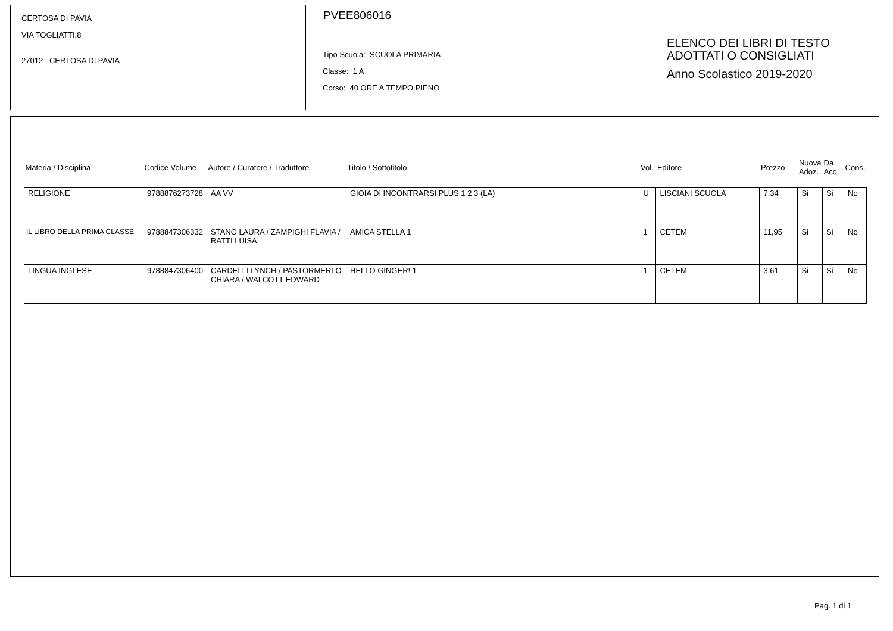CERTOSA DI PAVIA
VIA TOGLIATTI,8
27012 CERTOSA DI PAVIA
PVEE806016
Tipo Scuola: SCUOLA PRIMARIA
Classe: 1 A
Corso: 40 ORE A TEMPO PIENO
ELENCO DEI LIBRI DI TESTO
ADOTTATI O CONSIGLIATI
Anno Scolastico 2019-2020
| Materia / Disciplina | Codice Volume | Autore / Curatore / Traduttore | Titolo / Sottotitolo | Vol. | Editore | Prezzo | Nuova Adoz. | Da Acq. | Cons. |
| --- | --- | --- | --- | --- | --- | --- | --- | --- | --- |
| RELIGIONE | 9788876273728 | AA VV | GIOIA DI INCONTRARSI PLUS 1 2 3 (LA) | U | LISCIANI SCUOLA | 7,34 | Si | Si | No |
| IL LIBRO DELLA PRIMA CLASSE | 9788847306332 | STANO LAURA / ZAMPIGHI FLAVIA / RATTI LUISA | AMICA STELLA 1 | 1 | CETEM | 11,95 | Si | Si | No |
| LINGUA INGLESE | 9788847306400 | CARDELLI LYNCH / PASTORMERLO CHIARA / WALCOTT EDWARD | HELLO GINGER! 1 | 1 | CETEM | 3,61 | Si | Si | No |
Pag. 1 di 1